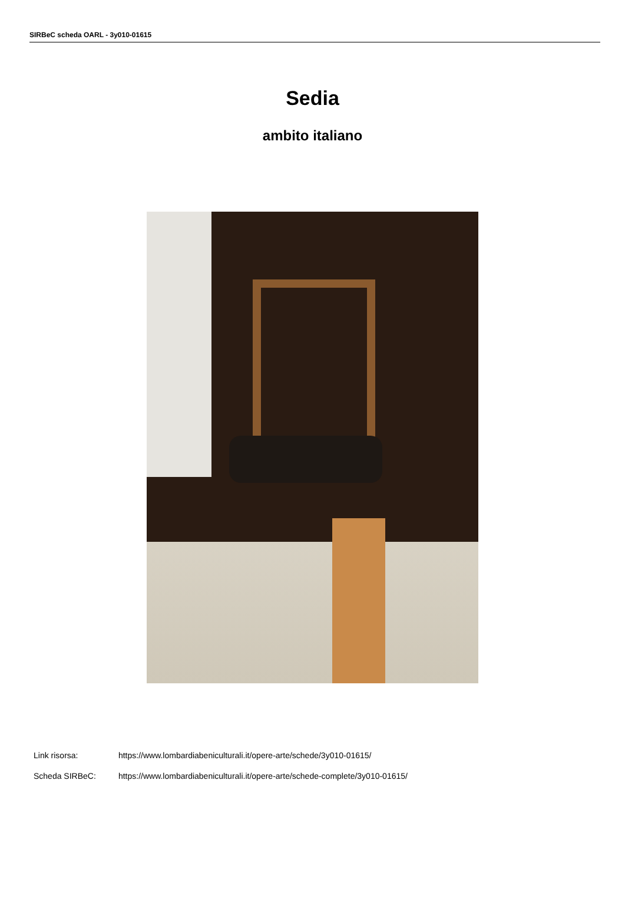SIRBeC scheda OARL - 3y010-01615
Sedia
ambito italiano
Link risorsa: https://www.lombardiabeniculturali.it/opere-arte/schede/3y010-01615/
Scheda SIRBeC: https://www.lombardiabeniculturali.it/opere-arte/schede-complete/3y010-01615/